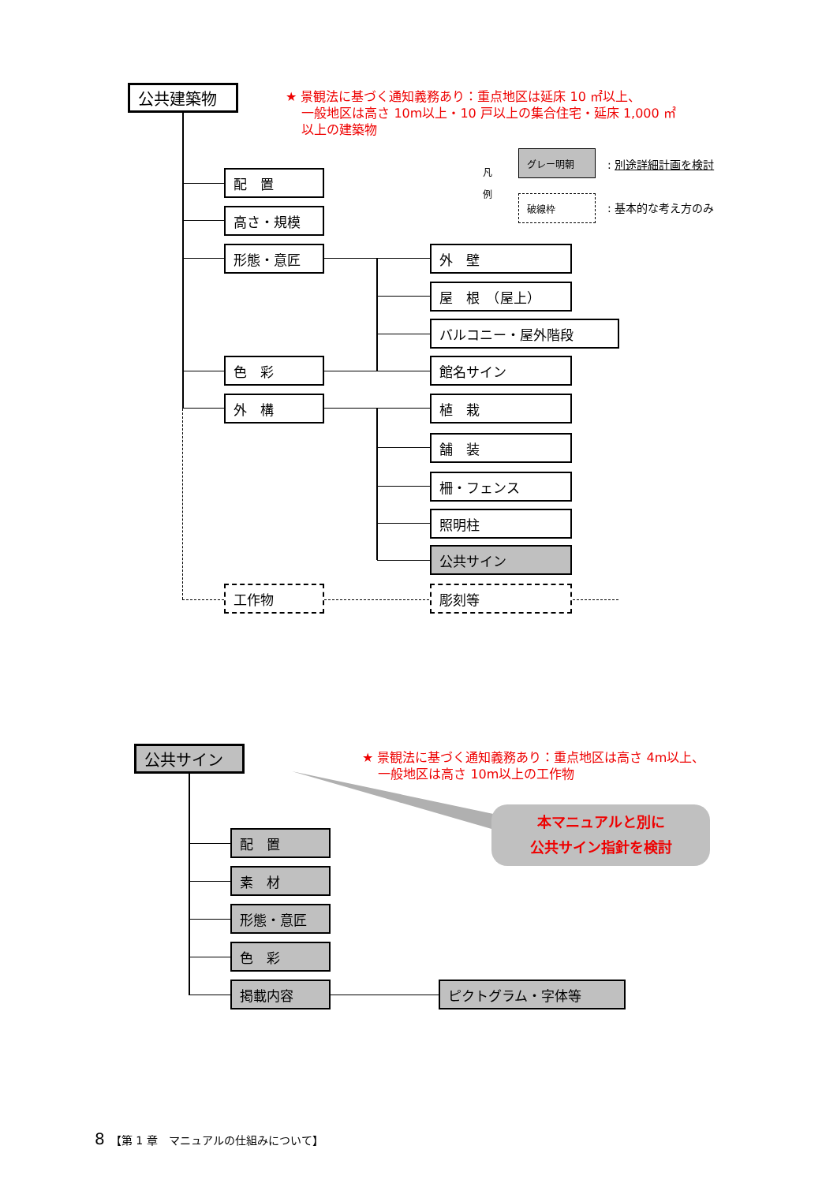公共建築物
★ 景観法に基づく通知義務あり：重点地区は延床 10 ㎡以上、
一般地区は高さ 10m以上・10 戸以上の集合住宅・延床 1,000 ㎡
以上の建築物
凡
例
グレー明朝
: 別途詳細計画を検討
破線枠
: 基本的な考え方のみ
配　置
高さ・規模
形態・意匠
色　彩
外　構
工作物
外　壁
屋　根　（屋上）
バルコニー・屋外階段
館名サイン
植　栽
舗　装
柵・フェンス
照明柱
公共サイン
彫刻等
公共サイン
★ 景観法に基づく通知義務あり：重点地区は高さ 4m以上、
一般地区は高さ 10m以上の工作物
本マニュアルと別に
公共サイン指針を検討
配　置
素　材
形態・意匠
色　彩
掲載内容 ピクトグラム・字体等
8　【第 1 章　マニュアルの仕組みについて】